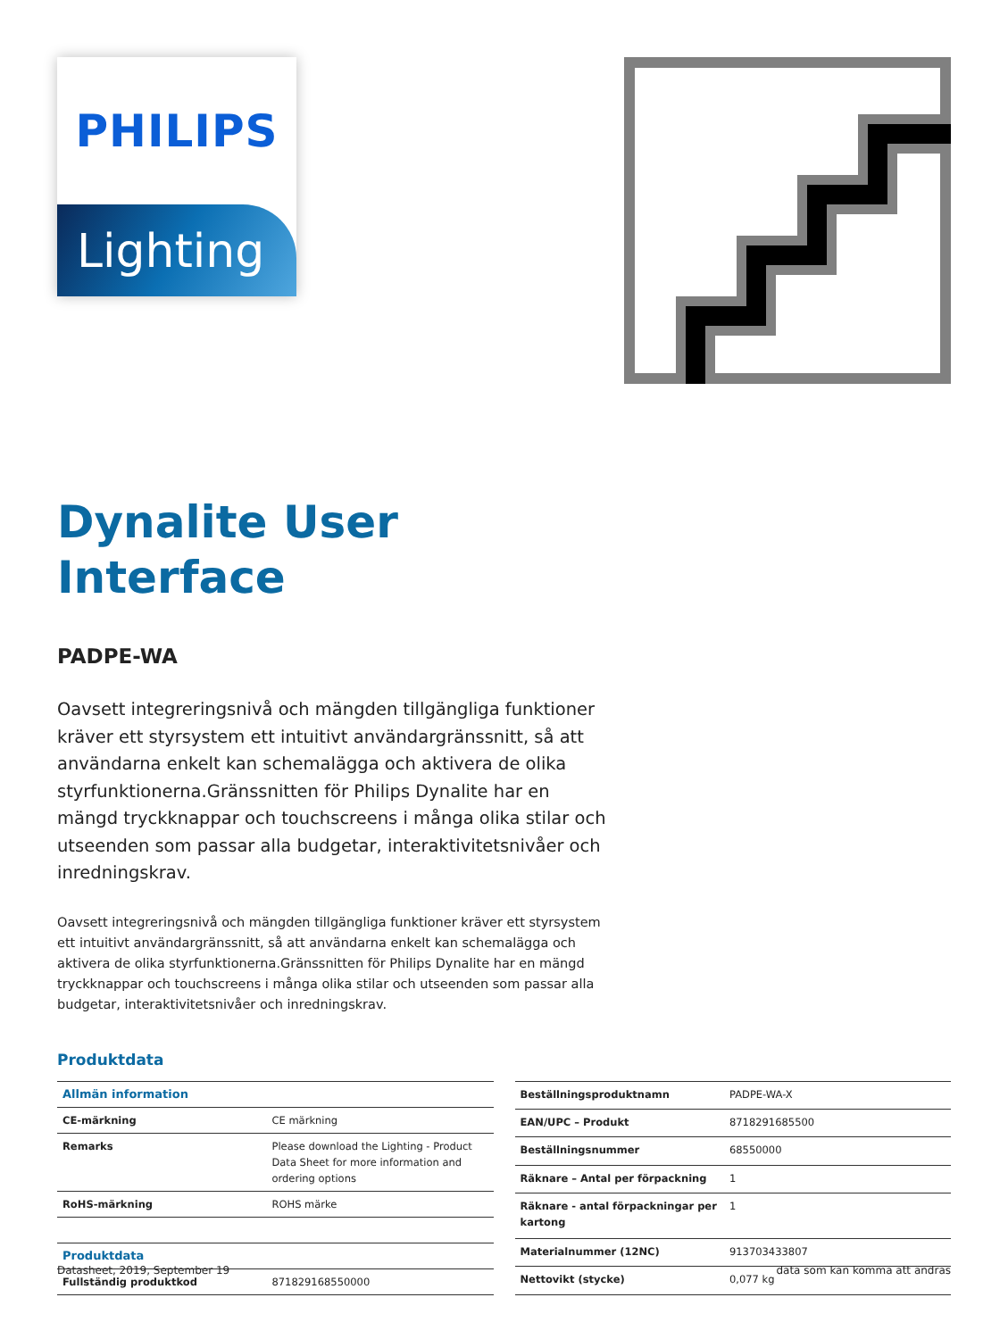PHILIPS
Lighting
Dynalite User
Interface
PADPE-WA
Oavsett integreringsnivå och mängden tillgängliga funktioner kräver ett styrsystem ett intuitivt användargränssnitt, så att användarna enkelt kan schemalägga och aktivera de olika styrfunktionerna.Gränssnitten för Philips Dynalite har en mängd tryckknappar och touchscreens i många olika stilar och utseenden som passar alla budgetar, interaktivitetsnivåer och inredningskrav.
Oavsett integreringsnivå och mängden tillgängliga funktioner kräver ett styrsystem ett intuitivt användargränssnitt, så att användarna enkelt kan schemalägga och aktivera de olika styrfunktionerna.Gränssnitten för Philips Dynalite har en mängd tryckknappar och touchscreens i många olika stilar och utseenden som passar alla budgetar, interaktivitetsnivåer och inredningskrav.
Produktdata
| Allmän information | |
| --- | --- |
| CE-märkning | CE märkning |
| Remarks | Please download the Lighting - Product Data Sheet for more information and ordering options |
| RoHS-märkning | ROHS märke |
| Produktdata | |
| Fullständig produktkod | 871829168550000 |
| Beställningsproduktnamn | PADPE-WA-X |
| EAN/UPC – Produkt | 8718291685500 |
| Beställningsnummer | 68550000 |
| Räknare – Antal per förpackning | 1 |
| Räknare - antal förpackningar per kartong | 1 |
| Materialnummer (12NC) | 913703433807 |
| Nettovikt (stycke) | 0,077 kg |
Datasheet, 2019, September 19 data som kan komma att ändras